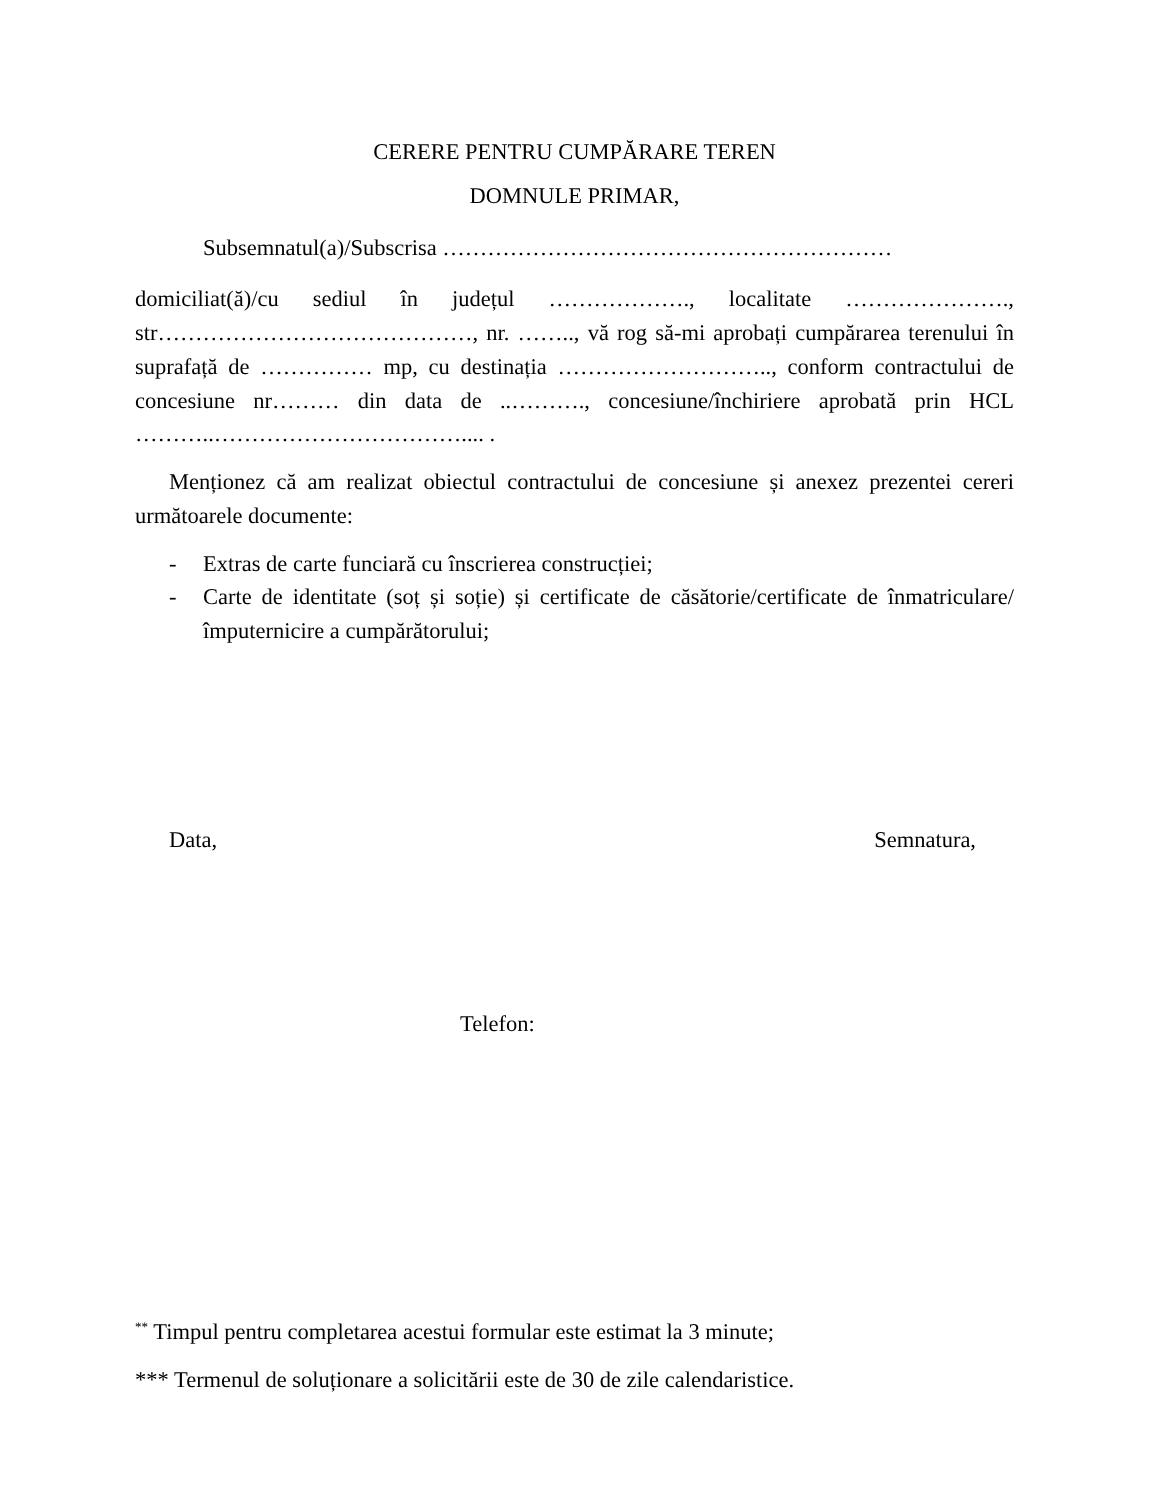CERERE PENTRU CUMPĂRARE TEREN
DOMNULE PRIMAR,
Subsemnatul(a)/Subscrisa ……………………………………………………
domiciliat(ă)/cu sediul în județul ………………., localitate …………………., str……………………………………, nr. …….., vă rog să-mi aprobați cumpărarea terenului în suprafață de …………… mp, cu destinația ……………………….., conform contractului de concesiune nr……… din data de ..………., concesiune/închiriere aprobată prin HCL ………..…………………………….... .
Menționez că am realizat obiectul contractului de concesiune și anexez prezentei cereri următoarele documente:
- Extras de carte funciară cu înscrierea construcției;
- Carte de identitate (soț și soție) și certificate de căsătorie/certificate de înmatriculare/împuternicire a cumpărătorului;
Data, Semnatura,
Telefon:
<sup>**</sup> Timpul pentru completarea acestui formular este estimat la 3 minute;
*** Termenul de soluționare a solicitării este de 30 de zile calendaristice.